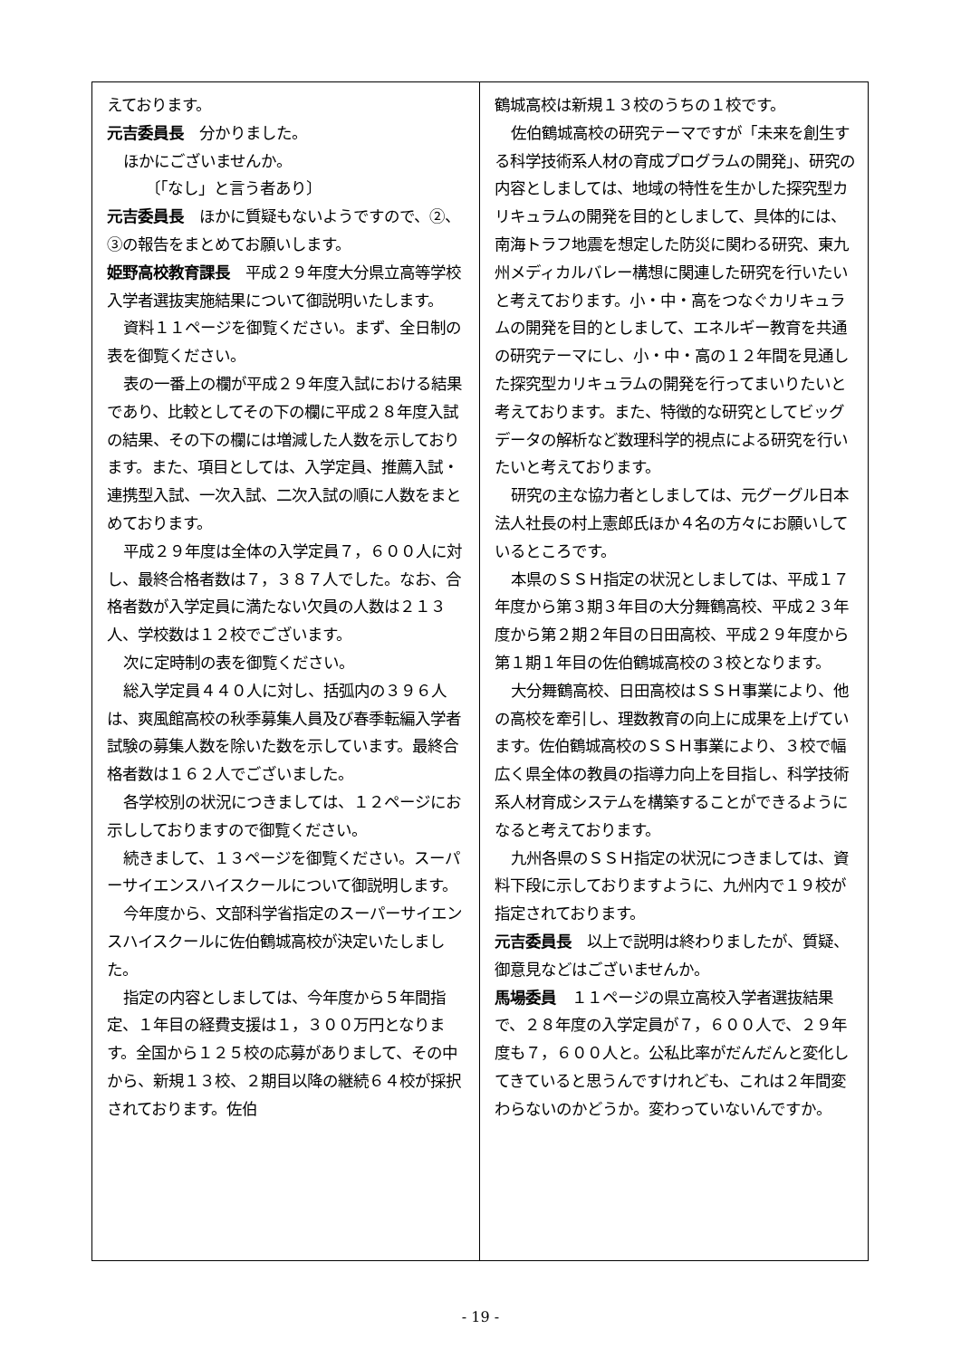えております。
元吉委員長　分かりました。
ほかにございませんか。
　　　〔「なし」と言う者あり〕
元吉委員長　ほかに質疑もないようですので、②、③の報告をまとめてお願いします。
姫野高校教育課長　平成２９年度大分県立高等学校入学者選抜実施結果について御説明いたします。
資料１１ページを御覧ください。まず、全日制の表を御覧ください。
表の一番上の欄が平成２９年度入試における結果であり、比較としてその下の欄に平成２８年度入試の結果、その下の欄には増減した人数を示しております。また、項目としては、入学定員、推薦入試・連携型入試、一次入試、二次入試の順に人数をまとめております。
平成２９年度は全体の入学定員７，６００人に対し、最終合格者数は７，３８７人でした。なお、合格者数が入学定員に満たない欠員の人数は２１３人、学校数は１２校でございます。
次に定時制の表を御覧ください。
総入学定員４４０人に対し、括弧内の３９６人は、爽風館高校の秋季募集人員及び春季転編入学者試験の募集人数を除いた数を示しています。最終合格者数は１６２人でございました。
各学校別の状況につきましては、１２ページにお示ししておりますので御覧ください。
続きまして、１３ページを御覧ください。スーパーサイエンスハイスクールについて御説明します。
今年度から、文部科学省指定のスーパーサイエンスハイスクールに佐伯鶴城高校が決定いたしました。
指定の内容としましては、今年度から５年間指定、１年目の経費支援は１，３００万円となります。全国から１２５校の応募がありまして、その中から、新規１３校、２期目以降の継続６４校が採択されております。佐伯
鶴城高校は新規１３校のうちの１校です。
佐伯鶴城高校の研究テーマですが「未来を創生する科学技術系人材の育成プログラムの開発」、研究の内容としましては、地域の特性を生かした探究型カリキュラムの開発を目的としまして、具体的には、南海トラフ地震を想定した防災に関わる研究、東九州メディカルバレー構想に関連した研究を行いたいと考えております。小・中・高をつなぐカリキュラムの開発を目的としまして、エネルギー教育を共通の研究テーマにし、小・中・高の１２年間を見通した探究型カリキュラムの開発を行ってまいりたいと考えております。また、特徴的な研究としてビッグデータの解析など数理科学的視点による研究を行いたいと考えております。
研究の主な協力者としましては、元グーグル日本法人社長の村上憲郎氏ほか４名の方々にお願いしているところです。
本県のＳＳＨ指定の状況としましては、平成１７年度から第３期３年目の大分舞鶴高校、平成２３年度から第２期２年目の日田高校、平成２９年度から第１期１年目の佐伯鶴城高校の３校となります。
大分舞鶴高校、日田高校はＳＳＨ事業により、他の高校を牽引し、理数教育の向上に成果を上げています。佐伯鶴城高校のＳＳＨ事業により、３校で幅広く県全体の教員の指導力向上を目指し、科学技術系人材育成システムを構築することができるようになると考えております。
九州各県のＳＳＨ指定の状況につきましては、資料下段に示しておりますように、九州内で１９校が指定されております。
元吉委員長　以上で説明は終わりましたが、質疑、御意見などはございませんか。
馬場委員　１１ページの県立高校入学者選抜結果で、２８年度の入学定員が７，６００人で、２９年度も７，６００人と。公私比率がだんだんと変化してきていると思うんですけれども、これは２年間変わらないのかどうか。変わっていないんですか。
- 19 -